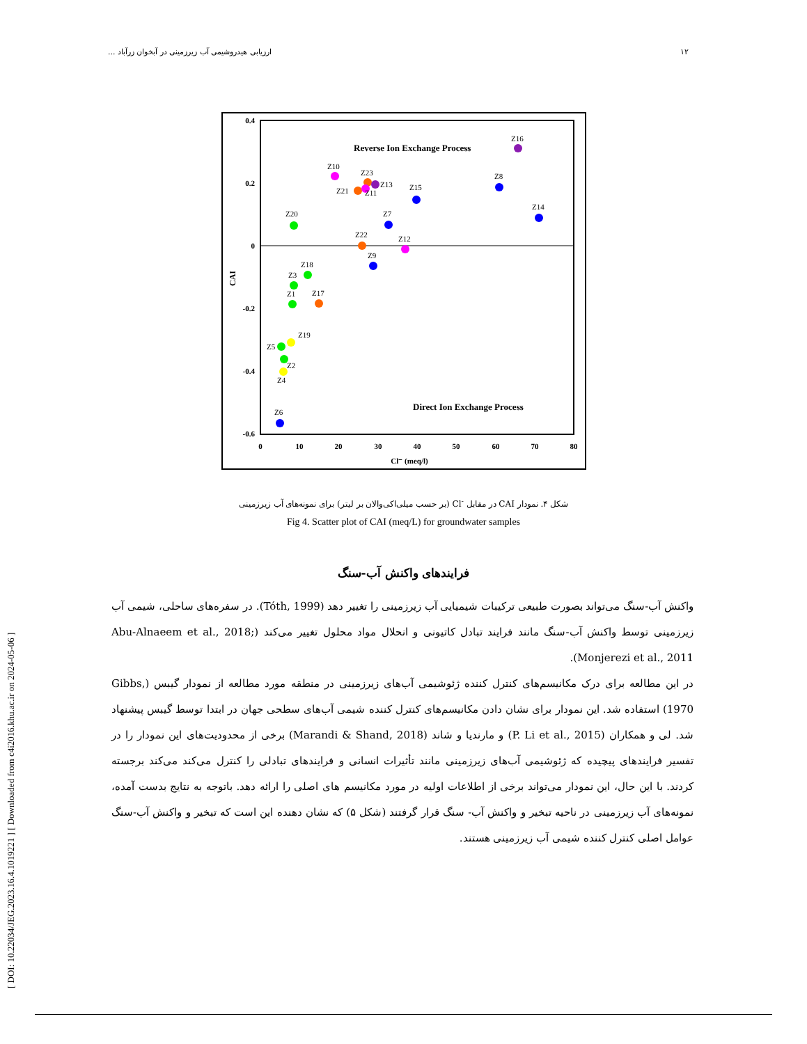[ DOI: 10.22034/JEG.2023.16.4.1019221 ] [ Downloaded from c4i2016.khu.ac.ir on 2024-05-06 ]
١٢ ارزیابی هیدروشیمی آب زیرزمینی در آبخوان زرآباد ...
0.4
0.2
0
-0.2
-0.4
-0.6
0
10
20
30
40
50
60
70
80
Cl⁻ (meq/l)
CAI
Reverse Ion Exchange Process
Direct Ion Exchange Process
Z16
Z10
Z23
Z13
Z21
Z11
Z15
Z8
Z14
Z20
Z7
Z22
Z12
Z9
Z18
Z3
Z1
Z17
Z19
Z5
Z2
Z4
Z6
شکل ۴. نمودار CAI در مقابل <sup>-</sup>Cl (بر حسب میلی‌اکی‌والان بر لیتر) برای نمونه‌های آب زیرزمینی
Fig 4. Scatter plot of CAI (meq/L) for groundwater samples
فرایندهای واکنش آب-سنگ
واکنش آب-سنگ می‌تواند بصورت طبیعی ترکیبات شیمیایی آب زیرزمینی را تغییر دهد (Tóth, 1999). در سفره‌های ساحلی، شیمی آب زیرزمینی توسط واکنش آب-سنگ مانند فرایند تبادل کاتیونی و انحلال مواد محلول تغییر می‌کند (Abu-Alnaeem et al., 2018; Monjerezi et al., 2011).
در این مطالعه برای درک مکانیسم‌های کنترل کننده ژئوشیمی آب‌های زیرزمینی در منطقه مورد مطالعه از نمودار گیبس (Gibbs, 1970) استفاده شد. این نمودار برای نشان دادن مکانیسم‌های کنترل کننده شیمی آب‌های سطحی جهان در ابتدا توسط گیبس پیشنهاد شد. لی و همکاران (P. Li et al., 2015) و مارندیا و شاند (Marandi & Shand, 2018) برخی از محدودیت‌های این نمودار را در تفسیر فرایندهای پیچیده که ژئوشیمی آب‌های زیرزمینی مانند تأثیرات انسانی و فرایندهای تبادلی را کنترل می‌کند می‌کند برجسته کردند. با این حال، این نمودار می‌تواند برخی از اطلاعات اولیه در مورد مکانیسم های اصلی را ارائه دهد. باتوجه به نتایج بدست آمده، نمونه‌های آب زیرزمینی در ناحیه تبخیر و واکنش آب- سنگ قرار گرفتند (شکل ۵) که نشان دهنده این است که تبخیر و واکنش آب-سنگ عوامل اصلی کنترل کننده شیمی آب زیرزمینی هستند.